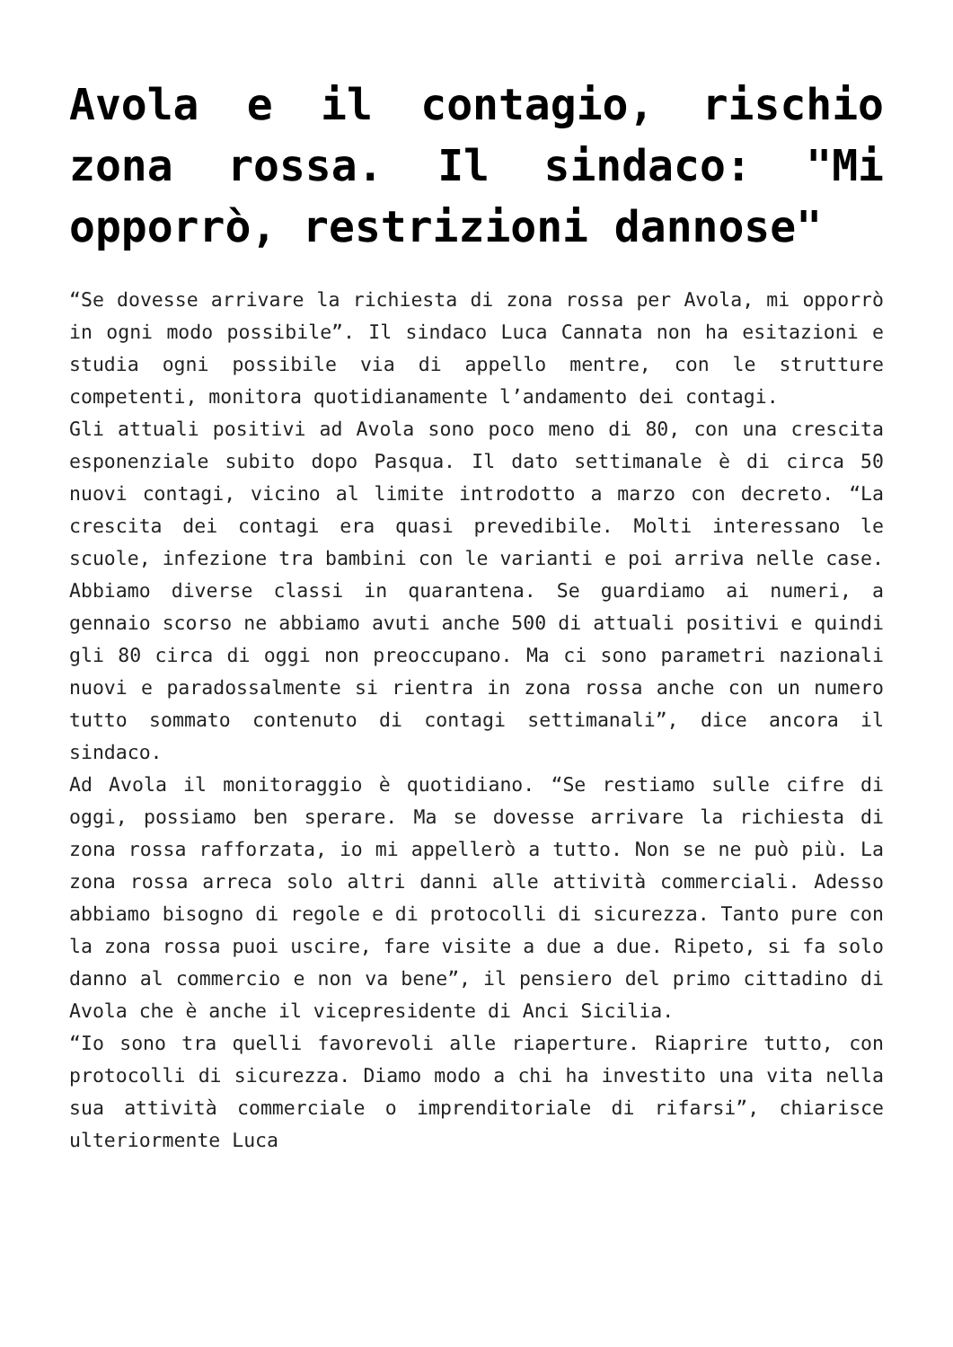Avola e il contagio, rischio zona rossa. Il sindaco: "Mi opporrò, restrizioni dannose"
“Se dovesse arrivare la richiesta di zona rossa per Avola, mi opporrò in ogni modo possibile”. Il sindaco Luca Cannata non ha esitazioni e studia ogni possibile via di appello mentre, con le strutture competenti, monitora quotidianamente l’andamento dei contagi.
Gli attuali positivi ad Avola sono poco meno di 80, con una crescita esponenziale subito dopo Pasqua. Il dato settimanale è di circa 50 nuovi contagi, vicino al limite introdotto a marzo con decreto. “La crescita dei contagi era quasi prevedibile. Molti interessano le scuole, infezione tra bambini con le varianti e poi arriva nelle case. Abbiamo diverse classi in quarantena. Se guardiamo ai numeri, a gennaio scorso ne abbiamo avuti anche 500 di attuali positivi e quindi gli 80 circa di oggi non preoccupano. Ma ci sono parametri nazionali nuovi e paradossalmente si rientra in zona rossa anche con un numero tutto sommato contenuto di contagi settimanali”, dice ancora il sindaco.
Ad Avola il monitoraggio è quotidiano. “Se restiamo sulle cifre di oggi, possiamo ben sperare. Ma se dovesse arrivare la richiesta di zona rossa rafforzata, io mi appellerò a tutto. Non se ne può più. La zona rossa arreca solo altri danni alle attività commerciali. Adesso abbiamo bisogno di regole e di protocolli di sicurezza. Tanto pure con la zona rossa puoi uscire, fare visite a due a due. Ripeto, si fa solo danno al commercio e non va bene”, il pensiero del primo cittadino di Avola che è anche il vicepresidente di Anci Sicilia.
“Io sono tra quelli favorevoli alle riaperture. Riaprire tutto, con protocolli di sicurezza. Diamo modo a chi ha investito una vita nella sua attività commerciale o imprenditoriale di rifarsi”, chiarisce ulteriormente Luca